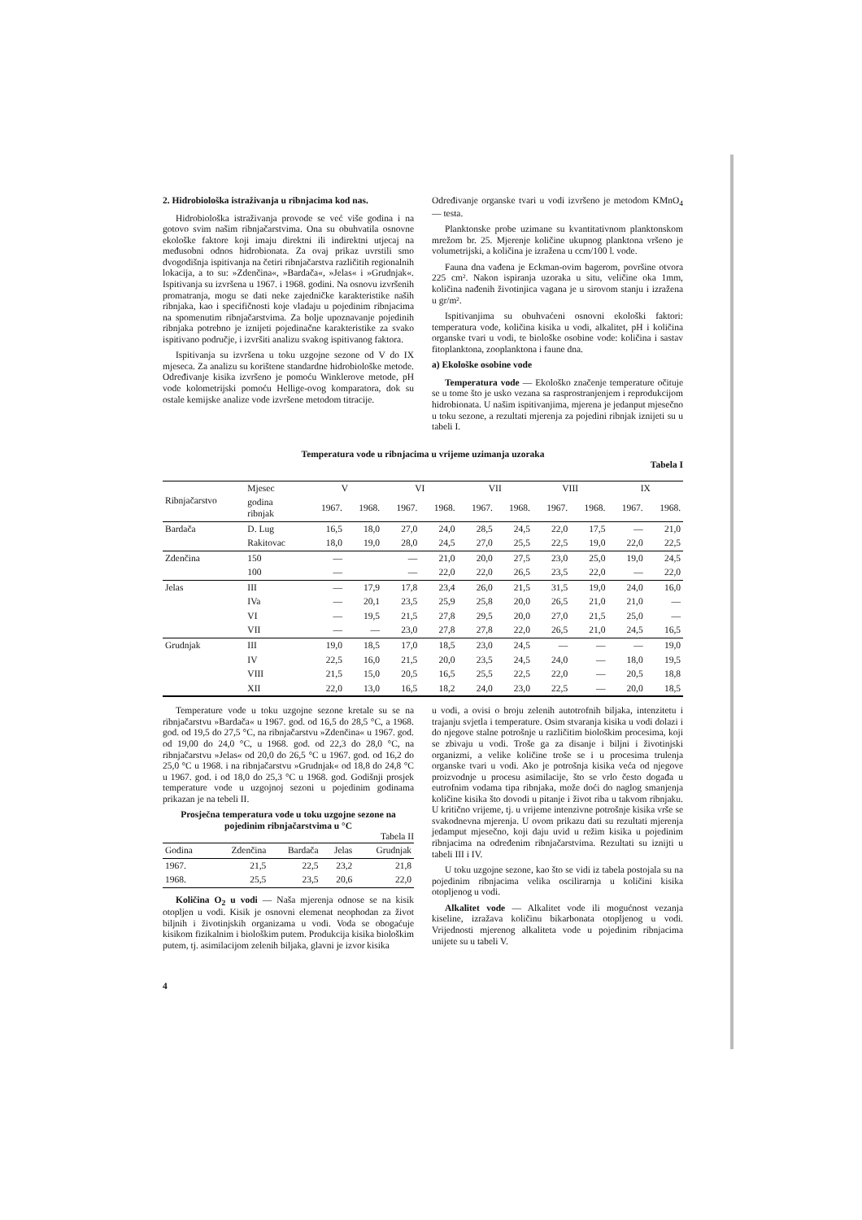2. Hidrobiološka istraživanja u ribnjacima kod nas.
Hidrobiološka istraživanja provode se već više godina i na gotovo svim našim ribnjačarstvima. Ona su obuhvatila osnovne ekološke faktore koji imaju direktni ili indirektni utjecaj na međusobni odnos hidrobionata. Za ovaj prikaz uvrstili smo dvogodišnja ispitivanja na četiri ribnjačarstva različitih regionalnih lokacija, a to su: »Zdenčina«, »Bardača«, »Jelas« i »Grudnjak«. Ispitivanja su izvršena u 1967. i 1968. godini. Na osnovu izvršenih promatranja, mogu se dati neke zajedničke karakteristike naših ribnjaka, kao i specifičnosti koje vladaju u pojedinim ribnjacima na spomenutim ribnjačarstvima. Za bolje upoznavanje pojedinih ribnjaka potrebno je iznijeti pojedinačne karakteristike za svako ispitivano područje, i izvršiti analizu svakog ispitivanog faktora.
Ispitivanja su izvršena u toku uzgojne sezone od V do IX mjeseca. Za analizu su korištene standardne hidrobiološke metode. Određivanje kisika izvršeno je pomoću Winklerove metode, pH vode kolometrijski pomoću Hellige-ovog komparatora, dok su ostale kemijske analize vode izvršene metodom titracije.
Određivanje organske tvari u vodi izvršeno je metodom KMnO<sub>4</sub> — testa.
Planktonske probe uzimane su kvantitativnom planktonskom mrežom br. 25. Mjerenje količine ukupnog planktona vršeno je volumetrijski, a količina je izražena u ccm/100 l. vode.
Fauna dna vađena je Eckman-ovim bagerom, površine otvora 225 cm². Nakon ispiranja uzoraka u situ, veličine oka 1mm, količina nađenih životinjica vagana je u sirovom stanju i izražena u gr/m².
Ispitivanjima su obuhvaćeni osnovni ekološki faktori: temperatura vode, količina kisika u vodi, alkalitet, pH i količina organske tvari u vodi, te biološke osobine vode: količina i sastav fitoplanktona, zooplanktona i faune dna.
a) Ekološke osobine vode
Temperatura vode — Ekološko značenje temperature očituje se u tome što je usko vezana sa rasprostranjenjem i reprodukcijom hidrobionata. U našim ispitivanjima, mjerena je jedanput mjesečno u toku sezone, a rezultati mjerenja za pojedini ribnjak iznijeti su u tabeli I.
Temperatura vode u ribnjacima u vrijeme uzimanja uzoraka
Tabela I
| Ribnjačarstvo | Mjesec | V | | VI | | VII | | VIII | | IX | |
| --- | --- | --- | --- | --- | --- | --- | --- | --- | --- | --- | --- |
| | godina ribnjak | 1967. | 1968. | 1967. | 1968. | 1967. | 1968. | 1967. | 1968. | 1967. | 1968. |
| Bardača | D. Lug | 16,5 | 18,0 | 27,0 | 24,0 | 28,5 | 24,5 | 22,0 | 17,5 | — | 21,0 |
| | Rakitovac | 18,0 | 19,0 | 28,0 | 24,5 | 27,0 | 25,5 | 22,5 | 19,0 | 22,0 | 22,5 |
| Zdenčina | 150 | — | | — | 21,0 | 20,0 | 27,5 | 23,0 | 25,0 | 19,0 | 24,5 |
| | 100 | — | | — | 22,0 | 22,0 | 26,5 | 23,5 | 22,0 | — | 22,0 |
| Jelas | III | — | 17,9 | 17,8 | 23,4 | 26,0 | 21,5 | 31,5 | 19,0 | 24,0 | 16,0 |
| | IVa | — | 20,1 | 23,5 | 25,9 | 25,8 | 20,0 | 26,5 | 21,0 | 21,0 | — |
| | VI | — | 19,5 | 21,5 | 27,8 | 29,5 | 20,0 | 27,0 | 21,5 | 25,0 | — |
| | VII | — | — | 23,0 | 27,8 | 27,8 | 22,0 | 26,5 | 21,0 | 24,5 | 16,5 |
| Grudnjak | III | 19,0 | 18,5 | 17,0 | 18,5 | 23,0 | 24,5 | — | — | — | 19,0 |
| | IV | 22,5 | 16,0 | 21,5 | 20,0 | 23,5 | 24,5 | 24,0 | — | 18,0 | 19,5 |
| | VIII | 21,5 | 15,0 | 20,5 | 16,5 | 25,5 | 22,5 | 22,0 | — | 20,5 | 18,8 |
| | XII | 22,0 | 13,0 | 16,5 | 18,2 | 24,0 | 23,0 | 22,5 | — | 20,0 | 18,5 |
Temperature vode u toku uzgojne sezone kretale su se na ribnjačarstvu »Bardača« u 1967. god. od 16,5 do 28,5 °C, a 1968. god. od 19,5 do 27,5 °C, na ribnjačarstvu »Zdenčina« u 1967. god. od 19,00 do 24,0 °C, u 1968. god. od 22,3 do 28,0 °C, na ribnjačarstvu »Jelas« od 20,0 do 26,5 °C u 1967. god. od 16,2 do 25,0 °C u 1968. i na ribnjačarstvu »Grudnjak« od 18,8 do 24,8 °C u 1967. god. i od 18,0 do 25,3 °C u 1968. god. Godišnji prosjek temperature vode u uzgojnoj sezoni u pojedinim godinama prikazan je na tebeli II.
Prosječna temperatura vode u toku uzgojne sezone na pojedinim ribnjačarstvima u °C
Tabela II
| Godina | Zdenčina | Bardača | Jelas | Grudnjak |
| --- | --- | --- | --- | --- |
| 1967. | 21,5 | 22,5 | 23,2 | 21,8 |
| 1968. | 25,5 | 23,5 | 20,6 | 22,0 |
Količina O<sub>2</sub> u vodi — Naša mjerenja odnose se na kisik otopljen u vodi. Kisik je osnovni elemenat neophodan za život biljnih i životinjskih organizama u vodi. Voda se obogaćuje kisikom fizikalnim i biološkim putem. Produkcija kisika biološkim putem, tj. asimilacijom zelenih biljaka, glavni je izvor kisika
u vodi, a ovisi o broju zelenih autotrofnih biljaka, intenzitetu i trajanju svjetla i temperature. Osim stvaranja kisika u vodi dolazi i do njegove stalne potrošnje u različitim biološkim procesima, koji se zbivaju u vodi. Troše ga za disanje i biljni i životinjski organizmi, a velike količine troše se i u procesima trulenja organske tvari u vodi. Ako je potrošnja kisika veća od njegove proizvodnje u procesu asimilacije, što se vrlo često događa u eutrofnim vodama tipa ribnjaka, može doći do naglog smanjenja količine kisika što dovodi u pitanje i život riba u takvom ribnjaku. U kritično vrijeme, tj. u vrijeme intenzivne potrošnje kisika vrše se svakodnevna mjerenja. U ovom prikazu dati su rezultati mjerenja jedamput mjesečno, koji daju uvid u režim kisika u pojedinim ribnjacima na određenim ribnjačarstvima. Rezultati su iznijti u tabeli III i IV.
U toku uzgojne sezone, kao što se vidi iz tabela postojala su na pojedinim ribnjacima velika oscilirarnja u količini kisika otopljenog u vodi.
Alkalitet vode — Alkalitet vode ili mogućnost vezanja kiseline, izražava količinu bikarbonata otopljenog u vodi. Vrijednosti mjerenog alkaliteta vode u pojedinim ribnjacima unijete su u tabeli V.
4